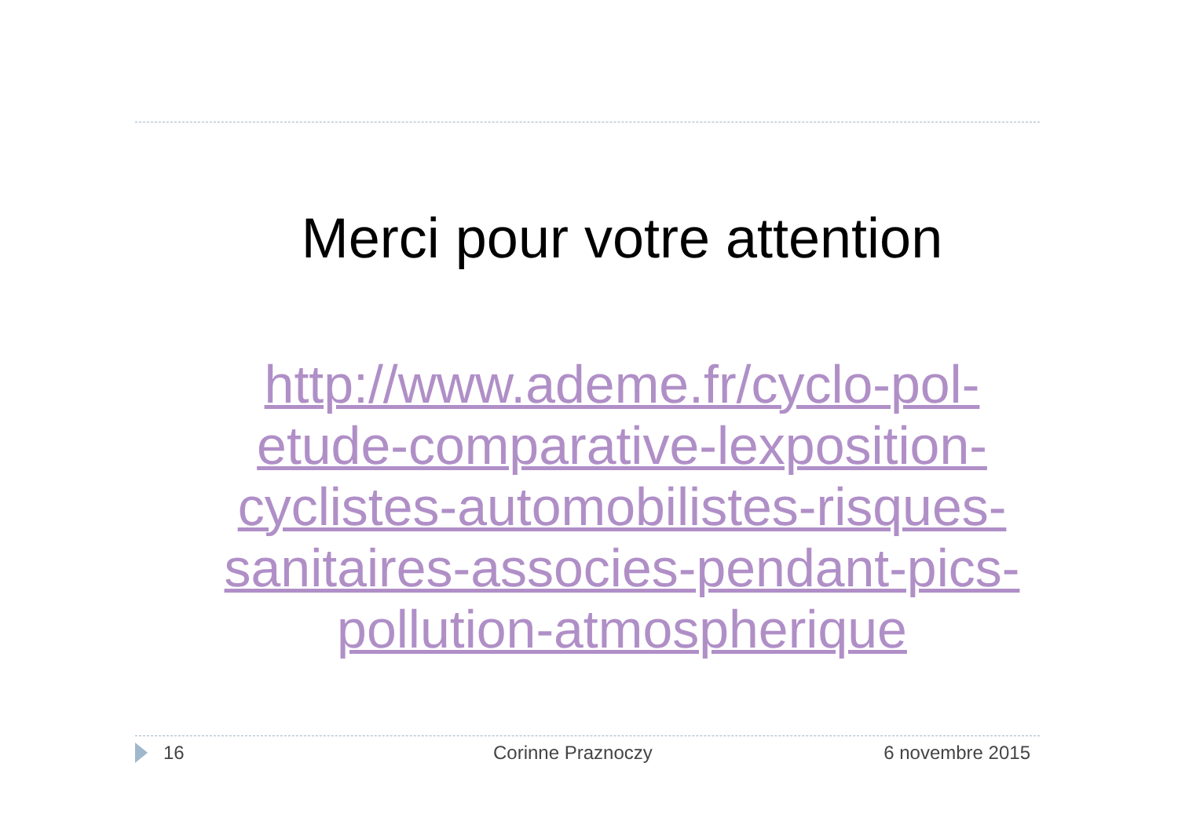Merci pour votre attention
http://www.ademe.fr/cyclo-pol-
etude-comparative-lexposition-
cyclistes-automobilistes-risques-
sanitaires-associes-pendant-pics-
pollution-atmospherique
16 Corinne Praznoczy 6 novembre 2015